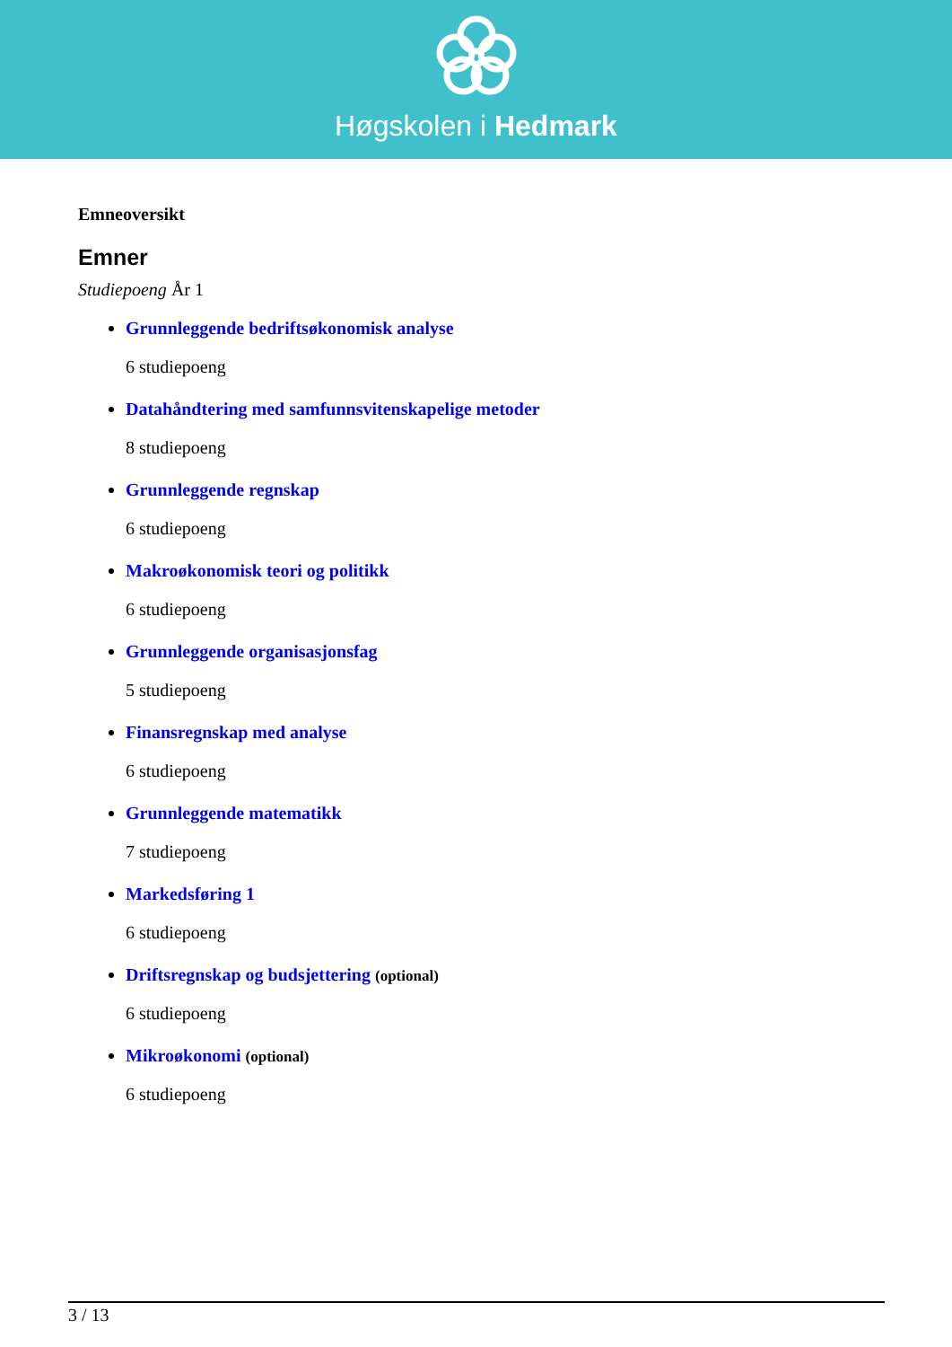Høgskolen i Hedmark
Emneoversikt
Emner
Studiepoeng År 1
Grunnleggende bedriftsøkonomisk analyse
6 studiepoeng
Datahåndtering med samfunnsvitenskapelige metoder
8 studiepoeng
Grunnleggende regnskap
6 studiepoeng
Makroøkonomisk teori og politikk
6 studiepoeng
Grunnleggende organisasjonsfag
5 studiepoeng
Finansregnskap med analyse
6 studiepoeng
Grunnleggende matematikk
7 studiepoeng
Markedsføring 1
6 studiepoeng
Driftsregnskap og budsjettering (optional)
6 studiepoeng
Mikroøkonomi (optional)
6 studiepoeng
3 / 13